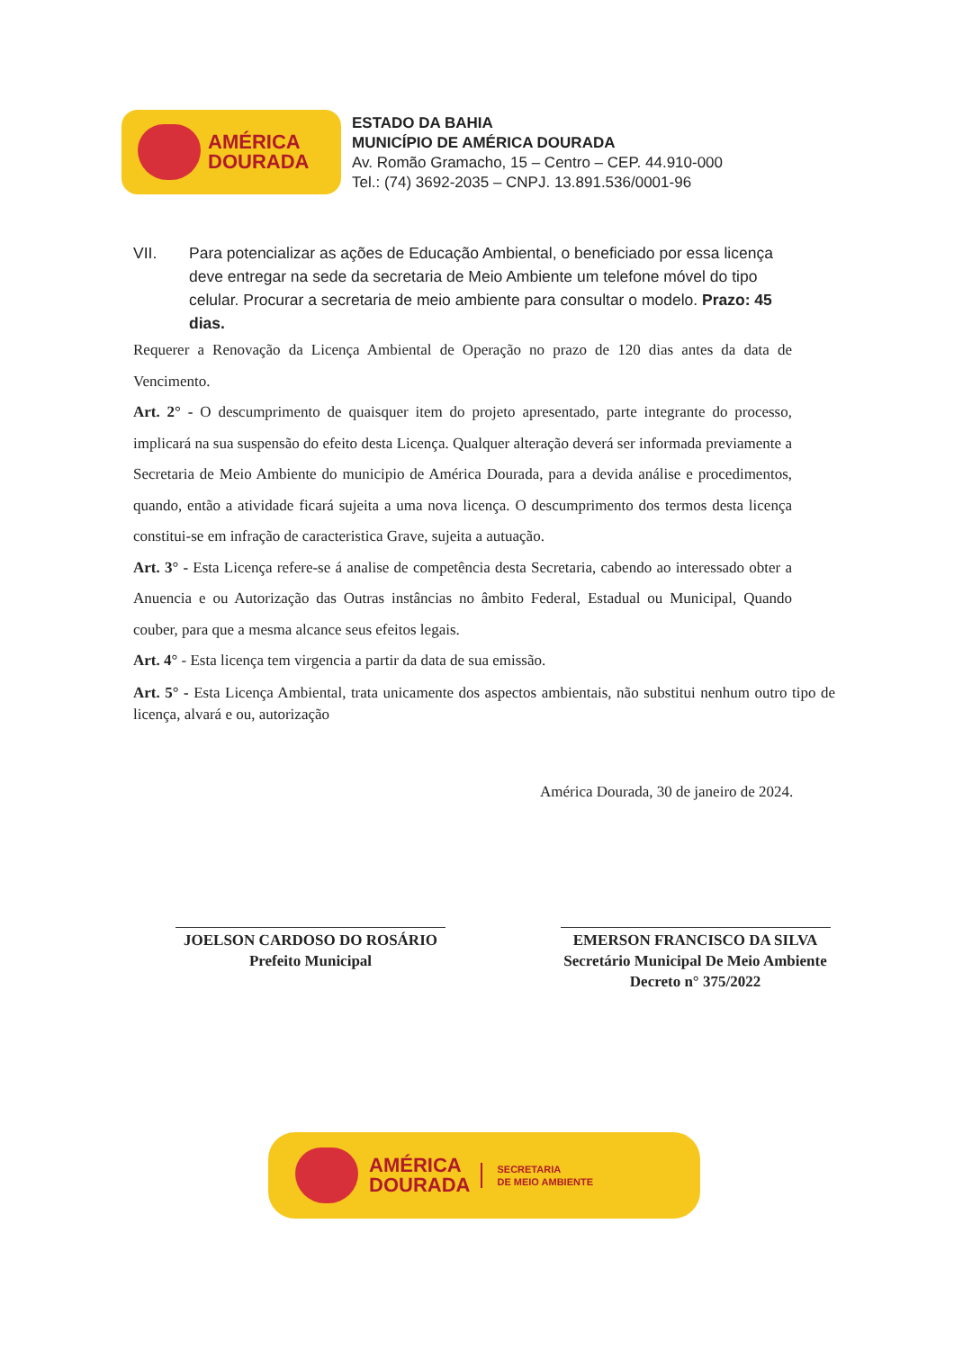AMÉRICA
DOURADA
ESTADO DA BAHIA
MUNICÍPIO DE AMÉRICA DOURADA
Av. Romão Gramacho, 15 – Centro – CEP. 44.910-000
Tel.: (74) 3692-2035 – CNPJ. 13.891.536/0001-96
VII. Para potencializar as ações de Educação Ambiental, o beneficiado por essa licença deve entregar na sede da secretaria de Meio Ambiente um telefone móvel do tipo celular. Procurar a secretaria de meio ambiente para consultar o modelo. Prazo: 45 dias.
Requerer a Renovação da Licença Ambiental de Operação no prazo de 120 dias antes da data de Vencimento.
Art. 2° - O descumprimento de quaisquer item do projeto apresentado, parte integrante do processo, implicará na sua suspensão do efeito desta Licença. Qualquer alteração deverá ser informada previamente a Secretaria de Meio Ambiente do municipio de América Dourada, para a devida análise e procedimentos, quando, então a atividade ficará sujeita a uma nova licença. O descumprimento dos termos desta licença constitui-se em infração de caracteristica Grave, sujeita a autuação.
Art. 3° - Esta Licença refere-se á analise de competência desta Secretaria, cabendo ao interessado obter a Anuencia e ou Autorização das Outras instâncias no âmbito Federal, Estadual ou Municipal, Quando couber, para que a mesma alcance seus efeitos legais.
Art. 4° - Esta licença tem virgencia a partir da data de sua emissão.
Art. 5° - Esta Licença Ambiental, trata unicamente dos aspectos ambientais, não substitui nenhum outro tipo de licença, alvará e ou, autorização
América Dourada, 30 de janeiro de 2024.
JOELSON CARDOSO DO ROSÁRIO
Prefeito Municipal
EMERSON FRANCISCO DA SILVA
Secretário Municipal De Meio Ambiente
Decreto n° 375/2022
AMÉRICA
DOURADA
SECRETARIA
DE MEIO AMBIENTE